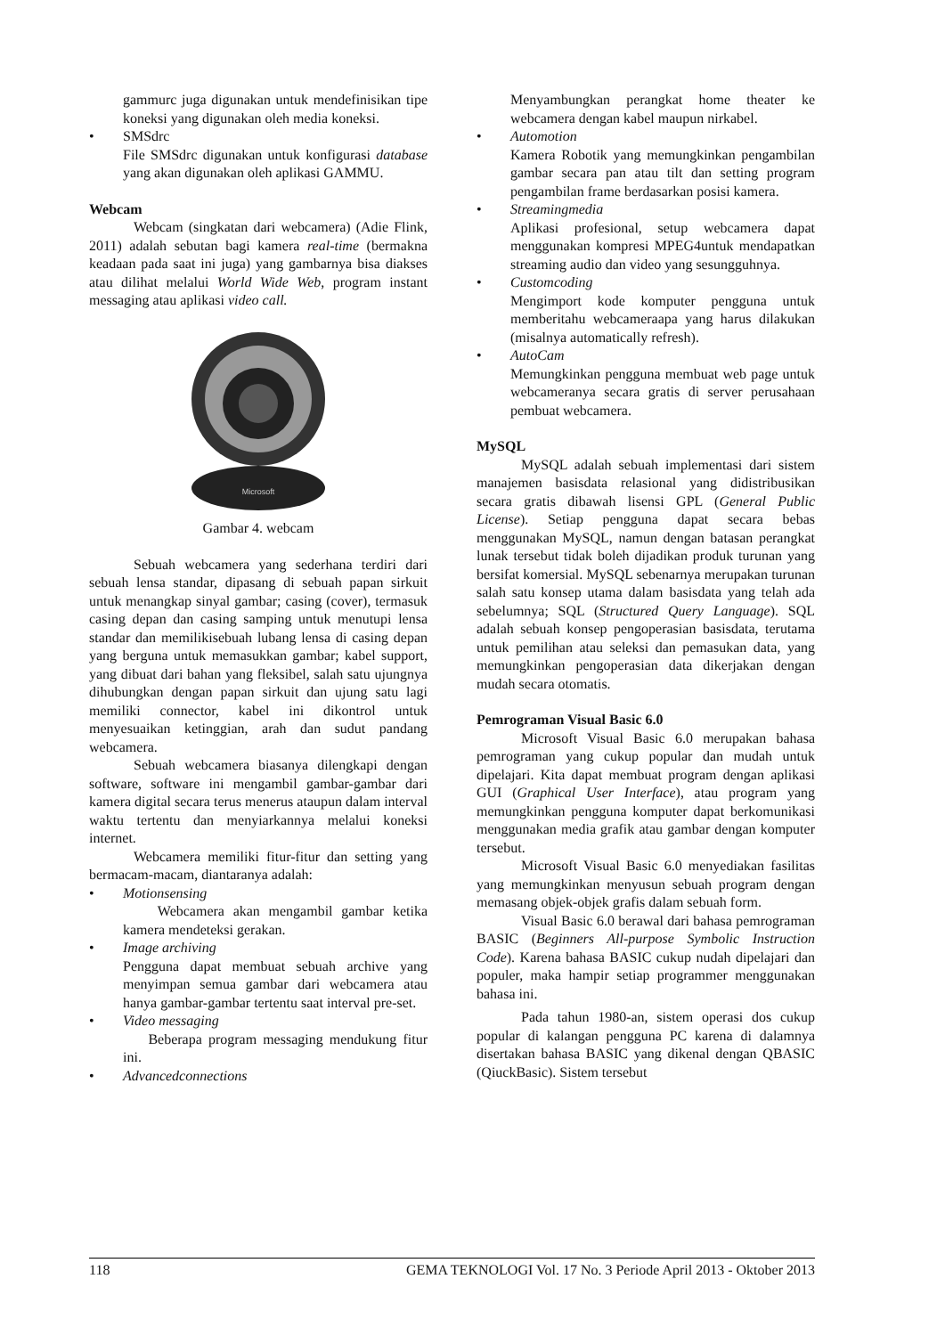gammurc juga digunakan untuk mendefinisikan tipe koneksi yang digunakan oleh media koneksi.
• SMSdrc
File SMSdrc digunakan untuk konfigurasi database yang akan digunakan oleh aplikasi GAMMU.
Webcam
Webcam (singkatan dari webcamera) (Adie Flink, 2011) adalah sebutan bagi kamera real-time (bermakna keadaan pada saat ini juga) yang gambarnya bisa diakses atau dilihat melalui World Wide Web, program instant messaging atau aplikasi video call.
Microsoft
Gambar 4. webcam
Sebuah webcamera yang sederhana terdiri dari sebuah lensa standar, dipasang di sebuah papan sirkuit untuk menangkap sinyal gambar; casing (cover), termasuk casing depan dan casing samping untuk menutupi lensa standar dan memilikisebuah lubang lensa di casing depan yang berguna untuk memasukkan gambar; kabel support, yang dibuat dari bahan yang fleksibel, salah satu ujungnya dihubungkan dengan papan sirkuit dan ujung satu lagi memiliki connector, kabel ini dikontrol untuk menyesuaikan ketinggian, arah dan sudut pandang webcamera.
Sebuah webcamera biasanya dilengkapi dengan software, software ini mengambil gambar-gambar dari kamera digital secara terus menerus ataupun dalam interval waktu tertentu dan menyiarkannya melalui koneksi internet.
Webcamera memiliki fitur-fitur dan setting yang bermacam-macam, diantaranya adalah:
• Motionsensing
Webcamera akan mengambil gambar ketika kamera mendeteksi gerakan.
• Image archiving
Pengguna dapat membuat sebuah archive yang menyimpan semua gambar dari webcamera atau hanya gambar-gambar tertentu saat interval pre-set.
• Video messaging
Beberapa program messaging mendukung fitur ini.
• Advancedconnections
Menyambungkan perangkat home theater ke webcamera dengan kabel maupun nirkabel.
• Automotion
Kamera Robotik yang memungkinkan pengambilan gambar secara pan atau tilt dan setting program pengambilan frame berdasarkan posisi kamera.
• Streamingmedia
Aplikasi profesional, setup webcamera dapat menggunakan kompresi MPEG4untuk mendapatkan streaming audio dan video yang sesungguhnya.
• Customcoding
Mengimport kode komputer pengguna untuk memberitahu webcameraapa yang harus dilakukan (misalnya automatically refresh).
• AutoCam
Memungkinkan pengguna membuat web page untuk webcameranya secara gratis di server perusahaan pembuat webcamera.
MySQL
MySQL adalah sebuah implementasi dari sistem manajemen basisdata relasional yang didistribusikan secara gratis dibawah lisensi GPL (General Public License). Setiap pengguna dapat secara bebas menggunakan MySQL, namun dengan batasan perangkat lunak tersebut tidak boleh dijadikan produk turunan yang bersifat komersial. MySQL sebenarnya merupakan turunan salah satu konsep utama dalam basisdata yang telah ada sebelumnya; SQL (Structured Query Language). SQL adalah sebuah konsep pengoperasian basisdata, terutama untuk pemilihan atau seleksi dan pemasukan data, yang memungkinkan pengoperasian data dikerjakan dengan mudah secara otomatis.
Pemrograman Visual Basic 6.0
Microsoft Visual Basic 6.0 merupakan bahasa pemrograman yang cukup popular dan mudah untuk dipelajari. Kita dapat membuat program dengan aplikasi GUI (Graphical User Interface), atau program yang memungkinkan pengguna komputer dapat berkomunikasi menggunakan media grafik atau gambar dengan komputer tersebut.
Microsoft Visual Basic 6.0 menyediakan fasilitas yang memungkinkan menyusun sebuah program dengan memasang objek-objek grafis dalam sebuah form.
Visual Basic 6.0 berawal dari bahasa pemrograman BASIC (Beginners All-purpose Symbolic Instruction Code). Karena bahasa BASIC cukup nudah dipelajari dan populer, maka hampir setiap programmer menggunakan bahasa ini.
Pada tahun 1980-an, sistem operasi dos cukup popular di kalangan pengguna PC karena di dalamnya disertakan bahasa BASIC yang dikenal dengan QBASIC (QiuckBasic). Sistem tersebut
118 GEMA TEKNOLOGI Vol. 17 No. 3 Periode April 2013 - Oktober 2013